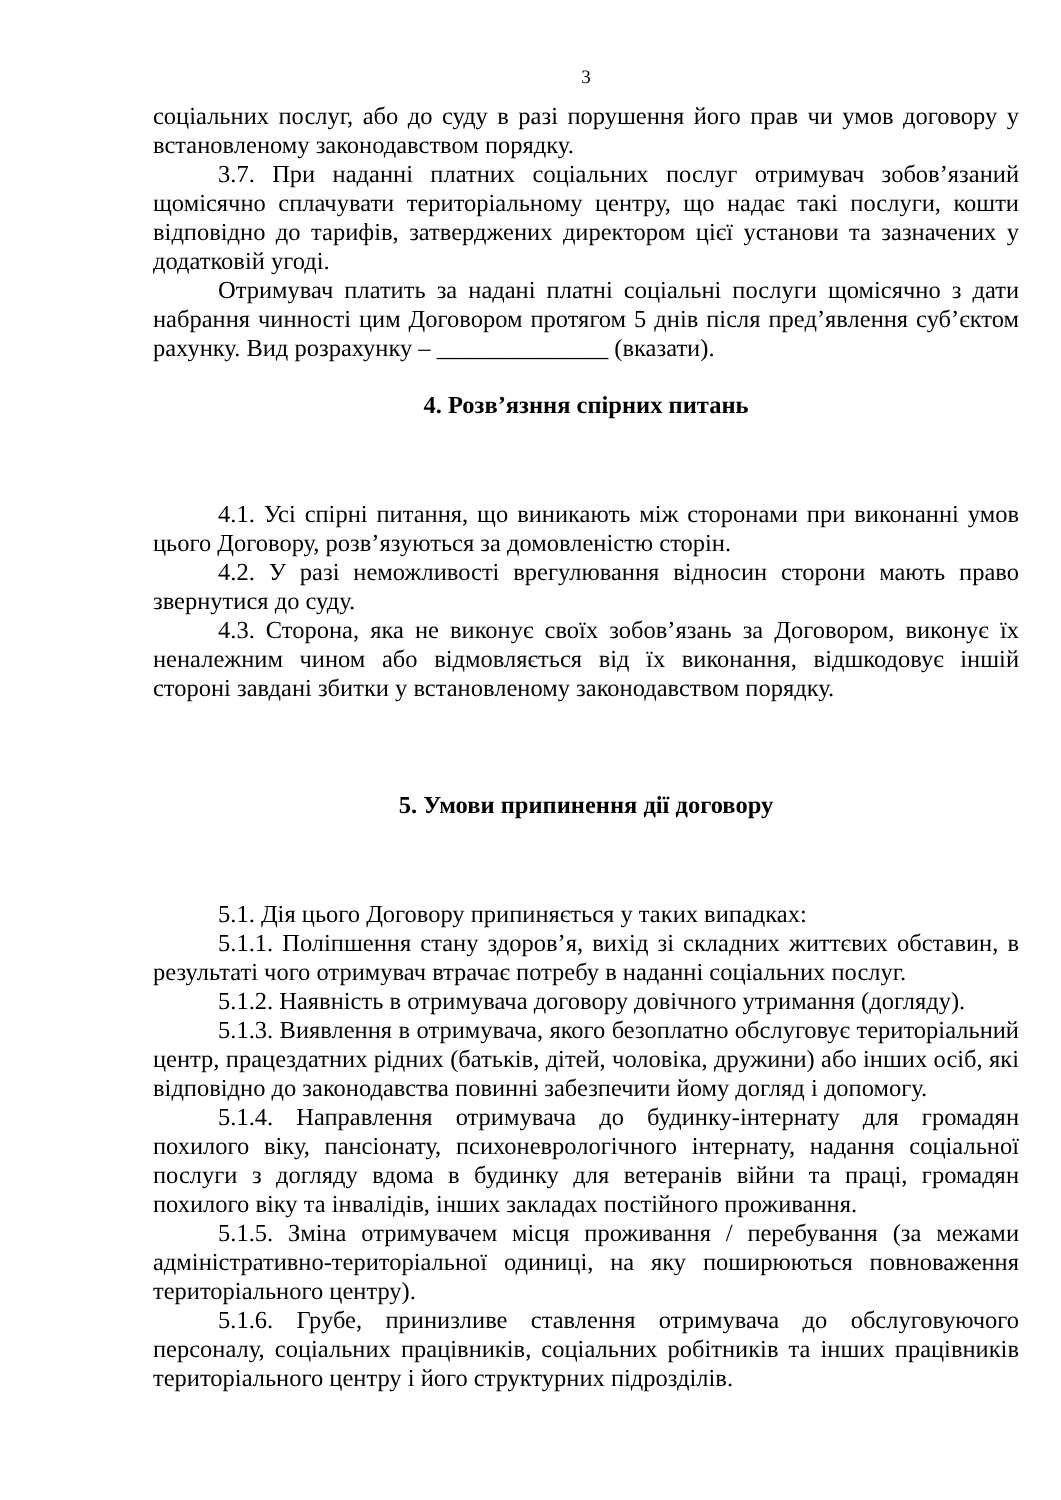3
соціальних послуг, або до суду в разі порушення його прав чи умов договору у встановленому законодавством порядку.
3.7. При наданні платних соціальних послуг отримувач зобов’язаний щомісячно сплачувати територіальному центру, що надає такі послуги, кошти відповідно до тарифів, затверджених директором цієї установи та зазначених у додатковій угоді.
Отримувач платить за надані платні соціальні послуги щомісячно з дати набрання чинності цим Договором протягом 5 днів після пред’явлення суб’єктом рахунку. Вид розрахунку – ______________ (вказати).
4. Розв’язння спірних питань
4.1. Усі спірні питання, що виникають між сторонами при виконанні умов цього Договору, розв’язуються за домовленістю сторін.
4.2. У разі неможливості врегулювання відносин сторони мають право звернутися до суду.
4.3. Сторона, яка не виконує своїх зобов’язань за Договором, виконує їх неналежним чином або відмовляється від їх виконання, відшкодовує іншій стороні завдані збитки у встановленому законодавством порядку.
5. Умови припинення дії договору
5.1. Дія цього Договору припиняється у таких випадках:
5.1.1. Поліпшення стану здоров’я, вихід зі складних життєвих обставин, в результаті чого отримувач втрачає потребу в наданні соціальних послуг.
5.1.2. Наявність в отримувача договору довічного утримання (догляду).
5.1.3. Виявлення в отримувача, якого безоплатно обслуговує територіальний центр, працездатних рідних (батьків, дітей, чоловіка, дружини) або інших осіб, які відповідно до законодавства повинні забезпечити йому догляд і допомогу.
5.1.4. Направлення отримувача до будинку-інтернату для громадян похилого віку, пансіонату, психоневрологічного інтернату, надання соціальної послуги з догляду вдома в будинку для ветеранів війни та праці, громадян похилого віку та інвалідів, інших закладах постійного проживання.
5.1.5. Зміна отримувачем місця проживання / перебування (за межами адміністративно-територіальної одиниці, на яку поширюються повноваження територіального центру).
5.1.6. Грубе, принизливе ставлення отримувача до обслуговуючого персоналу, соціальних працівників, соціальних робітників та інших працівників територіального центру і його структурних підрозділів.